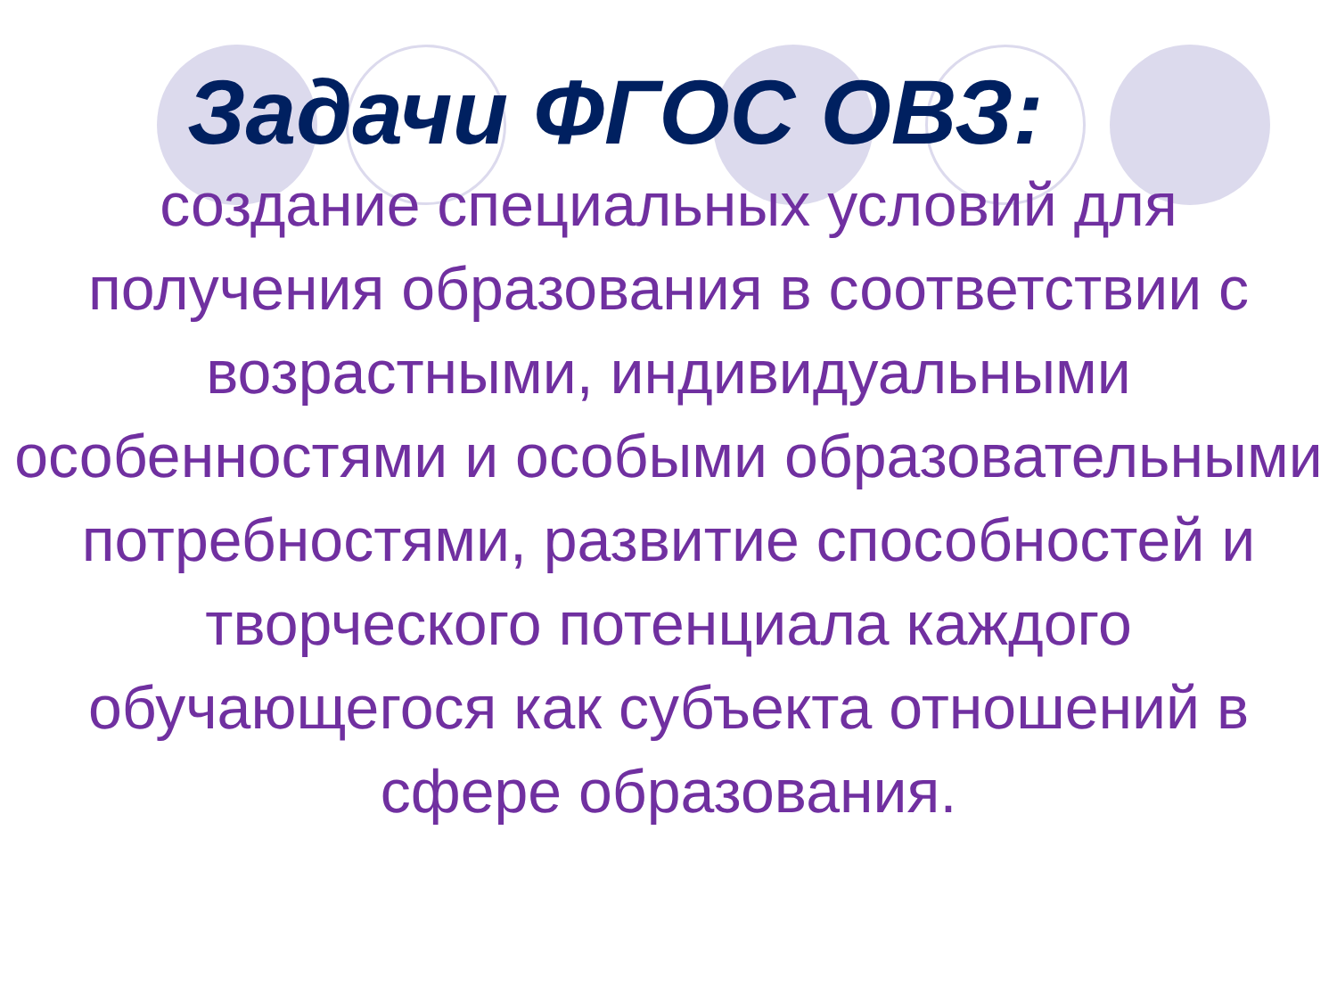Задачи ФГОС ОВЗ:
создание специальных условий для получения образования в соответствии с возрастными, индивидуальными особенностями и особыми образовательными потребностями, развитие способностей и творческого потенциала каждого обучающегося как субъекта отношений в сфере образования.